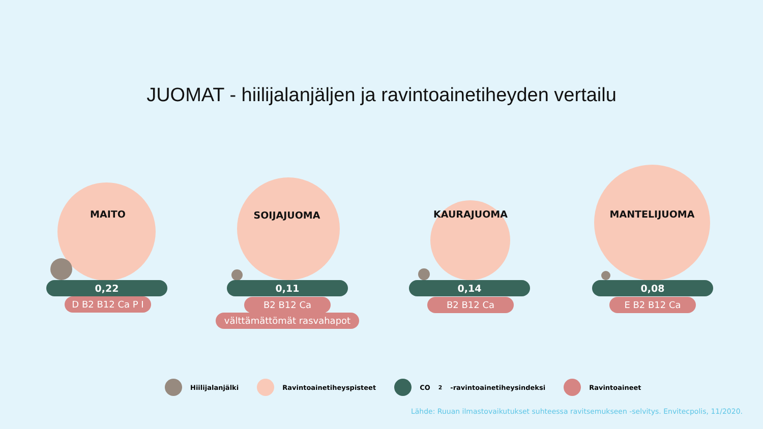JUOMAT - hiilijalanjäljen ja ravintoainetiheyden vertailu
MAITO
0,22
D B2 B12 Ca P I
SOIJAJUOMA
0,11
B2 B12 Ca
välttämättömät rasvahapot
KAURAJUOMA
0,14
B2 B12 Ca
MANTELIJUOMA
0,08
E B2 B12 Ca
Hiilijalanjälki Ravintoainetiheyspisteet CO<sub>2</sub>-ravintoainetiheysindeksi Ravintoaineet
Lähde: Ruuan ilmastovaikutukset suhteessa ravitsemukseen -selvitys. Envitecpolis, 11/2020.